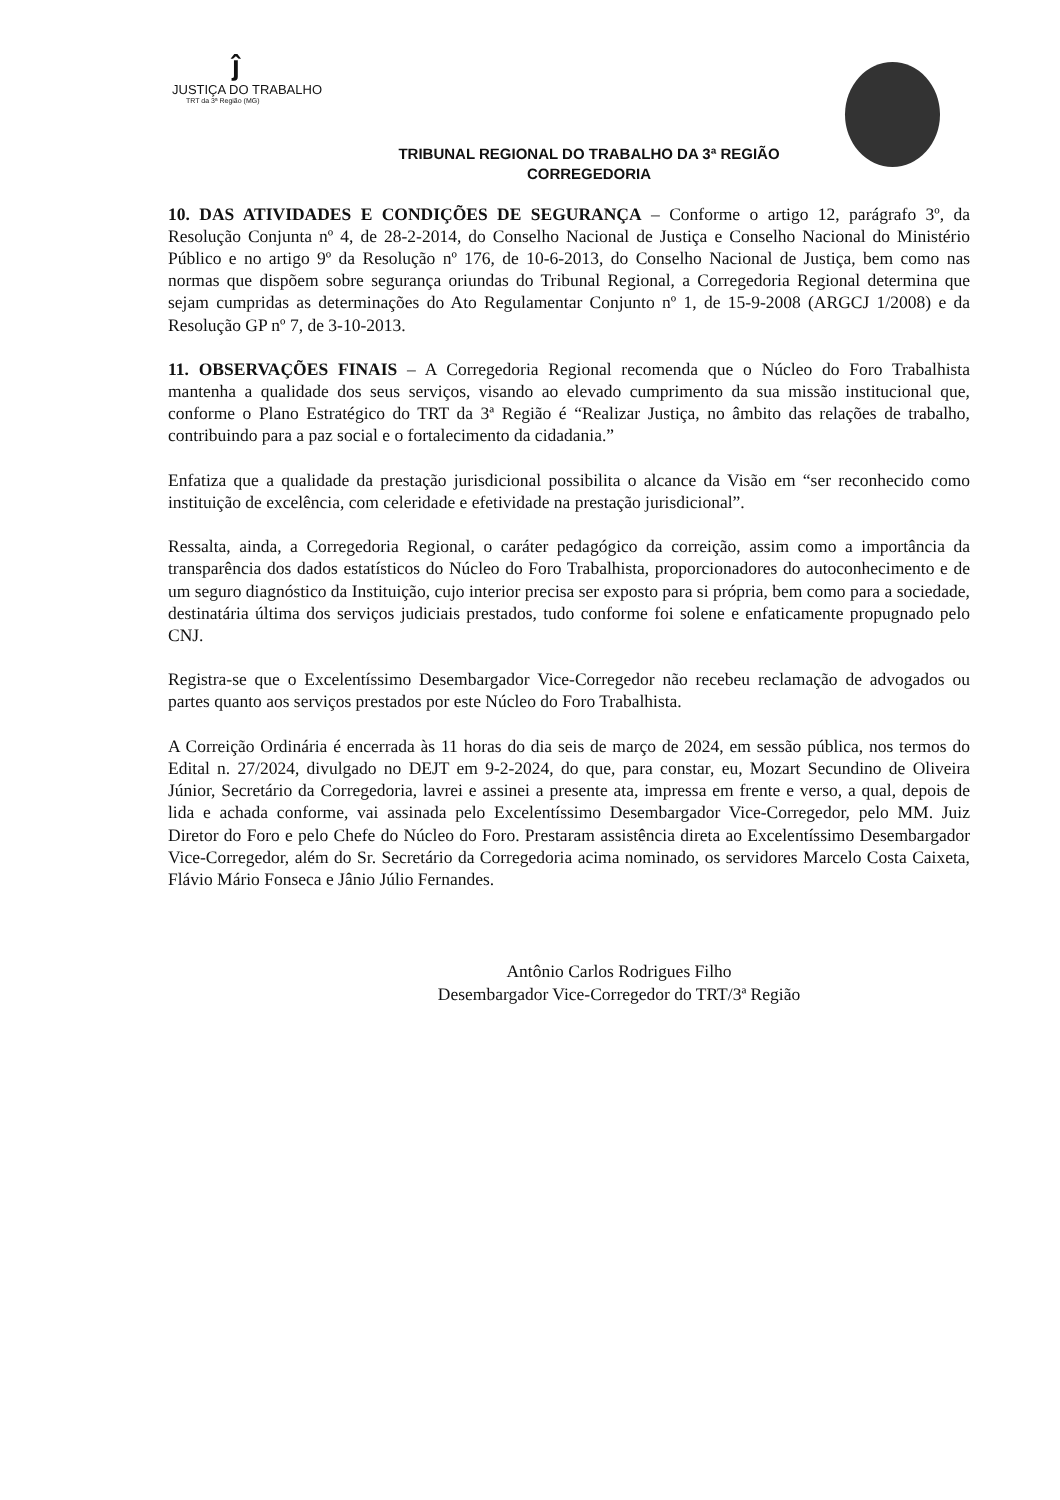ĵ
JUSTIÇA DO TRABALHO
TRT da 3ª Região (MG)
TRIBUNAL REGIONAL DO TRABALHO DA 3ª REGIÃO
CORREGEDORIA
10. DAS ATIVIDADES E CONDIÇÕES DE SEGURANÇA – Conforme o artigo 12, parágrafo 3º, da Resolução Conjunta nº 4, de 28-2-2014, do Conselho Nacional de Justiça e Conselho Nacional do Ministério Público e no artigo 9º da Resolução nº 176, de 10-6-2013, do Conselho Nacional de Justiça, bem como nas normas que dispõem sobre segurança oriundas do Tribunal Regional, a Corregedoria Regional determina que sejam cumpridas as determinações do Ato Regulamentar Conjunto nº 1, de 15-9-2008 (ARGCJ 1/2008) e da Resolução GP nº 7, de 3-10-2013.
11. OBSERVAÇÕES FINAIS – A Corregedoria Regional recomenda que o Núcleo do Foro Trabalhista mantenha a qualidade dos seus serviços, visando ao elevado cumprimento da sua missão institucional que, conforme o Plano Estratégico do TRT da 3ª Região é “Realizar Justiça, no âmbito das relações de trabalho, contribuindo para a paz social e o fortalecimento da cidadania.”
Enfatiza que a qualidade da prestação jurisdicional possibilita o alcance da Visão em “ser reconhecido como instituição de excelência, com celeridade e efetividade na prestação jurisdicional”.
Ressalta, ainda, a Corregedoria Regional, o caráter pedagógico da correição, assim como a importância da transparência dos dados estatísticos do Núcleo do Foro Trabalhista, proporcionadores do autoconhecimento e de um seguro diagnóstico da Instituição, cujo interior precisa ser exposto para si própria, bem como para a sociedade, destinatária última dos serviços judiciais prestados, tudo conforme foi solene e enfaticamente propugnado pelo CNJ.
Registra-se que o Excelentíssimo Desembargador Vice-Corregedor não recebeu reclamação de advogados ou partes quanto aos serviços prestados por este Núcleo do Foro Trabalhista.
A Correição Ordinária é encerrada às 11 horas do dia seis de março de 2024, em sessão pública, nos termos do Edital n. 27/2024, divulgado no DEJT em 9-2-2024, do que, para constar, eu, Mozart Secundino de Oliveira Júnior, Secretário da Corregedoria, lavrei e assinei a presente ata, impressa em frente e verso, a qual, depois de lida e achada conforme, vai assinada pelo Excelentíssimo Desembargador Vice-Corregedor, pelo MM. Juiz Diretor do Foro e pelo Chefe do Núcleo do Foro. Prestaram assistência direta ao Excelentíssimo Desembargador Vice-Corregedor, além do Sr. Secretário da Corregedoria acima nominado, os servidores Marcelo Costa Caixeta, Flávio Mário Fonseca e Jânio Júlio Fernandes.
Antônio Carlos Rodrigues Filho
Desembargador Vice-Corregedor do TRT/3ª Região